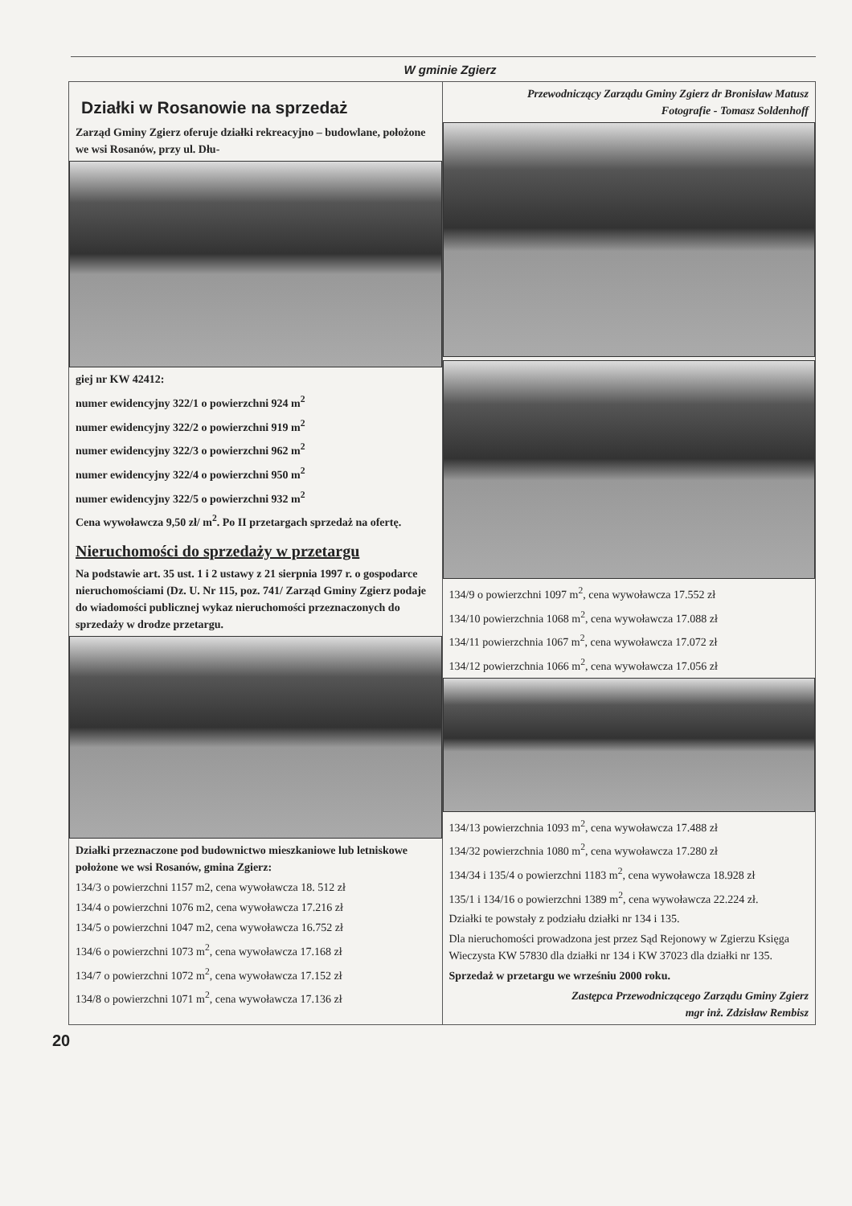W gminie Zgierz
Działki w Rosanowie na sprzedaż
Zarząd Gminy Zgierz oferuje działki rekreacyjno – budowlane, położone we wsi Rosanów, przy ul. Dłu-
giej nr KW 42412:
numer ewidencyjny 322/1 o powierzchni 924 m<sup>2</sup>
numer ewidencyjny 322/2 o powierzchni 919 m<sup>2</sup>
numer ewidencyjny 322/3 o powierzchni 962 m<sup>2</sup>
numer ewidencyjny 322/4 o powierzchni 950 m<sup>2</sup>
numer ewidencyjny 322/5 o powierzchni 932 m<sup>2</sup>
Cena wywoławcza 9,50 zł/ m<sup>2</sup>. Po II przetargach sprzedaż na ofertę.
Nieruchomości do sprzedaży w przetargu
Na podstawie art. 35 ust. 1 i 2 ustawy z 21 sierpnia 1997 r. o gospodarce nieruchomościami (Dz. U. Nr 115, poz. 741/ Zarząd Gminy Zgierz podaje do wiadomości publicznej wykaz nieruchomości przeznaczonych do sprzedaży w drodze przetargu.
Działki przeznaczone pod budownictwo mieszkaniowe lub letniskowe położone we wsi Rosanów, gmina Zgierz:
134/3 o powierzchni 1157 m2, cena wywoławcza 18. 512 zł
134/4 o powierzchni 1076 m2, cena wywoławcza 17.216 zł
134/5 o powierzchni 1047 m2, cena wywoławcza 16.752 zł
134/6 o powierzchni 1073 m<sup>2</sup>, cena wywoławcza 17.168 zł
134/7 o powierzchni 1072 m<sup>2</sup>, cena wywoławcza 17.152 zł
134/8 o powierzchni 1071 m<sup>2</sup>, cena wywoławcza 17.136 zł
Przewodniczący Zarządu Gminy Zgierz dr Bronisław Matusz
Fotografie - Tomasz Soldenhoff
134/9 o powierzchni 1097 m<sup>2</sup>, cena wywoławcza 17.552 zł
134/10 powierzchnia 1068 m<sup>2</sup>, cena wywoławcza 17.088 zł
134/11 powierzchnia 1067 m<sup>2</sup>, cena wywoławcza 17.072 zł
134/12 powierzchnia 1066 m<sup>2</sup>, cena wywoławcza 17.056 zł
134/13 powierzchnia 1093 m<sup>2</sup>, cena wywoławcza 17.488 zł
134/32 powierzchnia 1080 m<sup>2</sup>, cena wywoławcza 17.280 zł
134/34 i 135/4 o powierzchni 1183 m<sup>2</sup>, cena wywoławcza 18.928 zł
135/1 i 134/16 o powierzchni 1389 m<sup>2</sup>, cena wywoławcza 22.224 zł.
Działki te powstały z podziału działki nr 134 i 135.
Dla nieruchomości prowadzona jest przez Sąd Rejonowy w Zgierzu Księga Wieczysta KW 57830 dla działki nr 134 i KW 37023 dla działki nr 135.
Sprzedaż w przetargu we wrześniu 2000 roku.
Zastępca Przewodniczącego Zarządu Gminy Zgierz
mgr inż. Zdzisław Rembisz
20